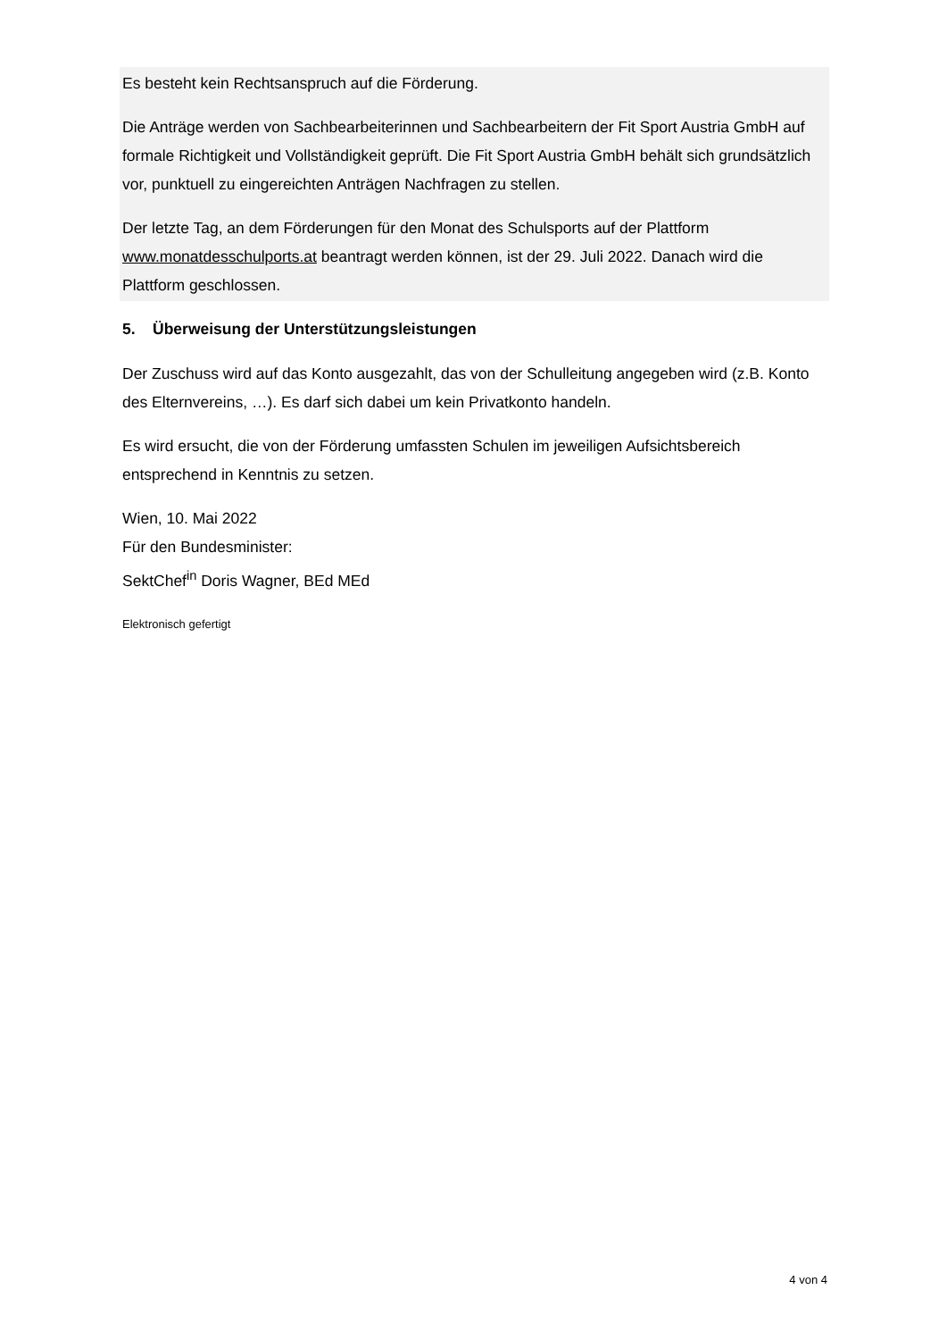Es besteht kein Rechtsanspruch auf die Förderung.
Die Anträge werden von Sachbearbeiterinnen und Sachbearbeitern der Fit Sport Austria GmbH auf formale Richtigkeit und Vollständigkeit geprüft. Die Fit Sport Austria GmbH behält sich grundsätzlich vor, punktuell zu eingereichten Anträgen Nachfragen zu stellen.
Der letzte Tag, an dem Förderungen für den Monat des Schulsports auf der Plattform www.monatdesschulports.at beantragt werden können, ist der 29. Juli 2022. Danach wird die Plattform geschlossen.
5. Überweisung der Unterstützungsleistungen
Der Zuschuss wird auf das Konto ausgezahlt, das von der Schulleitung angegeben wird (z.B. Konto des Elternvereins, …). Es darf sich dabei um kein Privatkonto handeln.
Es wird ersucht, die von der Förderung umfassten Schulen im jeweiligen Aufsichtsbereich entsprechend in Kenntnis zu setzen.
Wien, 10. Mai 2022
Für den Bundesminister:
SektChef<sup>in</sup> Doris Wagner, BEd MEd
Elektronisch gefertigt
4 von 4